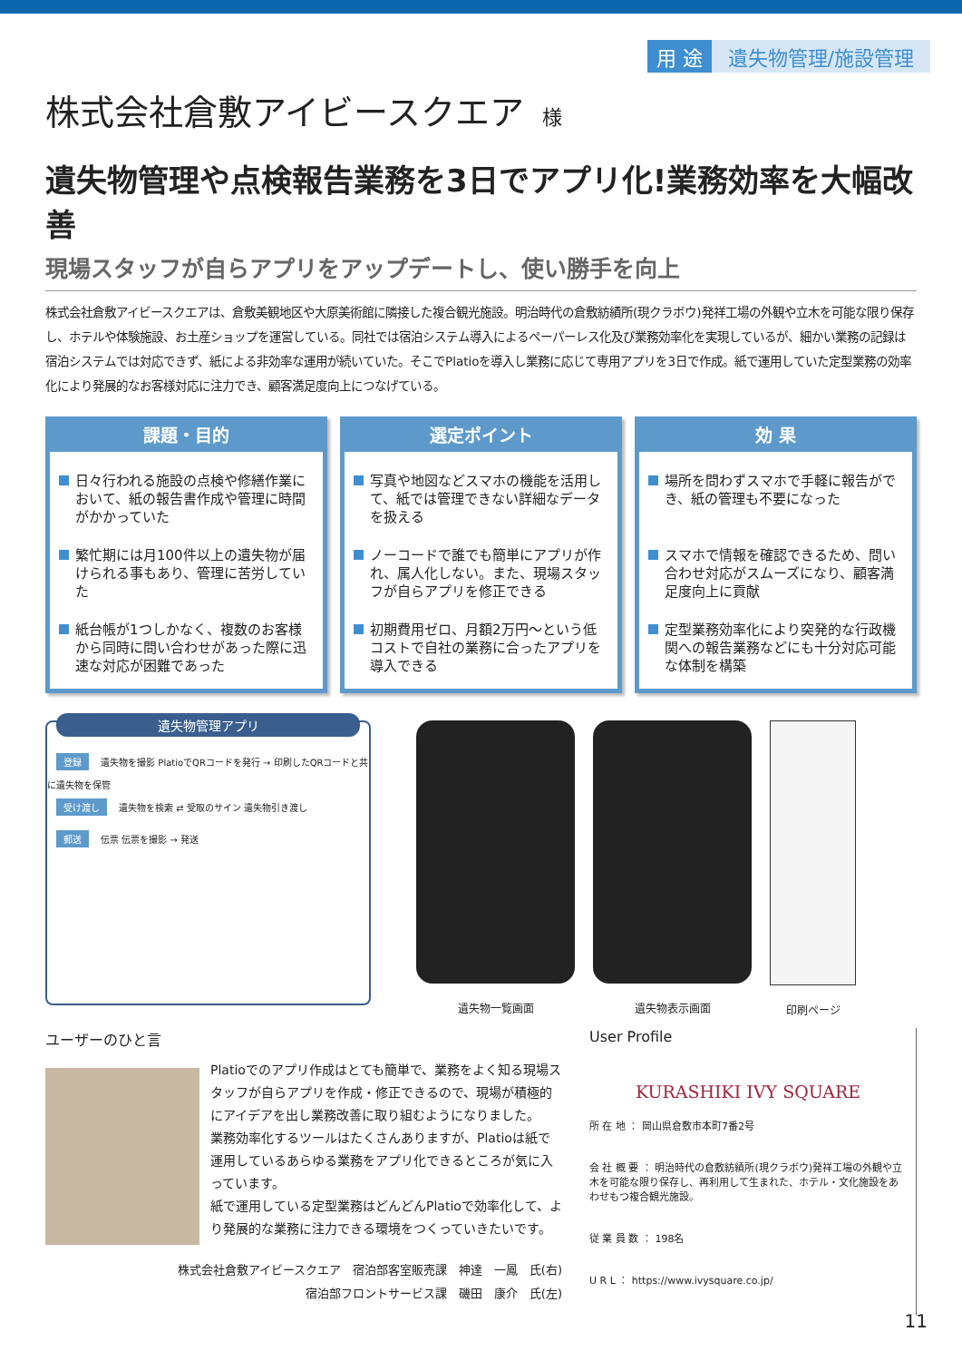用 途 遺失物管理/施設管理
株式会社倉敷アイビースクエア 様
遺失物管理や点検報告業務を3日でアプリ化!業務効率を大幅改善
現場スタッフが自らアプリをアップデートし、使い勝手を向上
株式会社倉敷アイビースクエアは、倉敷美観地区や大原美術館に隣接した複合観光施設。明治時代の倉敷紡績所(現クラボウ)発祥工場の外観や立木を可能な限り保存し、ホテルや体験施設、お土産ショップを運営している。同社では宿泊システム導入によるペーパーレス化及び業務効率化を実現しているが、細かい業務の記録は宿泊システムでは対応できず、紙による非効率な運用が続いていた。そこでPlatioを導入し業務に応じて専用アプリを3日で作成。紙で運用していた定型業務の効率化により発展的なお客様対応に注力でき、顧客満足度向上につなげている。
課題・目的
日々行われる施設の点検や修繕作業において、紙の報告書作成や管理に時間がかかっていた
繁忙期には月100件以上の遺失物が届けられる事もあり、管理に苦労していた
紙台帳が1つしかなく、複数のお客様から同時に問い合わせがあった際に迅速な対応が困難であった
選定ポイント
写真や地図などスマホの機能を活用して、紙では管理できない詳細なデータを扱える
ノーコードで誰でも簡単にアプリが作れ、属人化しない。また、現場スタッフが自らアプリを修正できる
初期費用ゼロ、月額2万円～という低コストで自社の業務に合ったアプリを導入できる
効 果
場所を問わずスマホで手軽に報告ができ、紙の管理も不要になった
スマホで情報を確認できるため、問い合わせ対応がスムーズになり、顧客満足度向上に貢献
定型業務効率化により突発的な行政機関への報告業務などにも十分対応可能な体制を構築
遺失物管理アプリ
登録 遺失物を撮影 PlatioでQRコードを発行 → 印刷したQRコードと共に遺失物を保管
受け渡し 遺失物を検索 ⇄ 受取のサイン 遺失物引き渡し
郵送 伝票 伝票を撮影 → 発送
遺失物一覧画面 遺失物表示画面 印刷ページ
ユーザーのひと言
Platioでのアプリ作成はとても簡単で、業務をよく知る現場スタッフが自らアプリを作成・修正できるので、現場が積極的にアイデアを出し業務改善に取り組むようになりました。
業務効率化するツールはたくさんありますが、Platioは紙で運用しているあらゆる業務をアプリ化できるところが気に入っています。
紙で運用している定型業務はどんどんPlatioで効率化して、より発展的な業務に注力できる環境をつくっていきたいです。
株式会社倉敷アイビースクエア　宿泊部客室販売課　神達　一鳳　氏(右)
宿泊部フロントサービス課　磯田　康介　氏(左)
User Profile
KURASHIKI IVY SQUARE
所 在 地 ： 岡山県倉敷市本町7番2号
会 社 概 要 ： 明治時代の倉敷紡績所(現クラボウ)発祥工場の外観や立木を可能な限り保存し、再利用して生まれた、ホテル・文化施設をあわせもつ複合観光施設。
従 業 員 数 ： 198名
U R L ： https://www.ivysquare.co.jp/
11